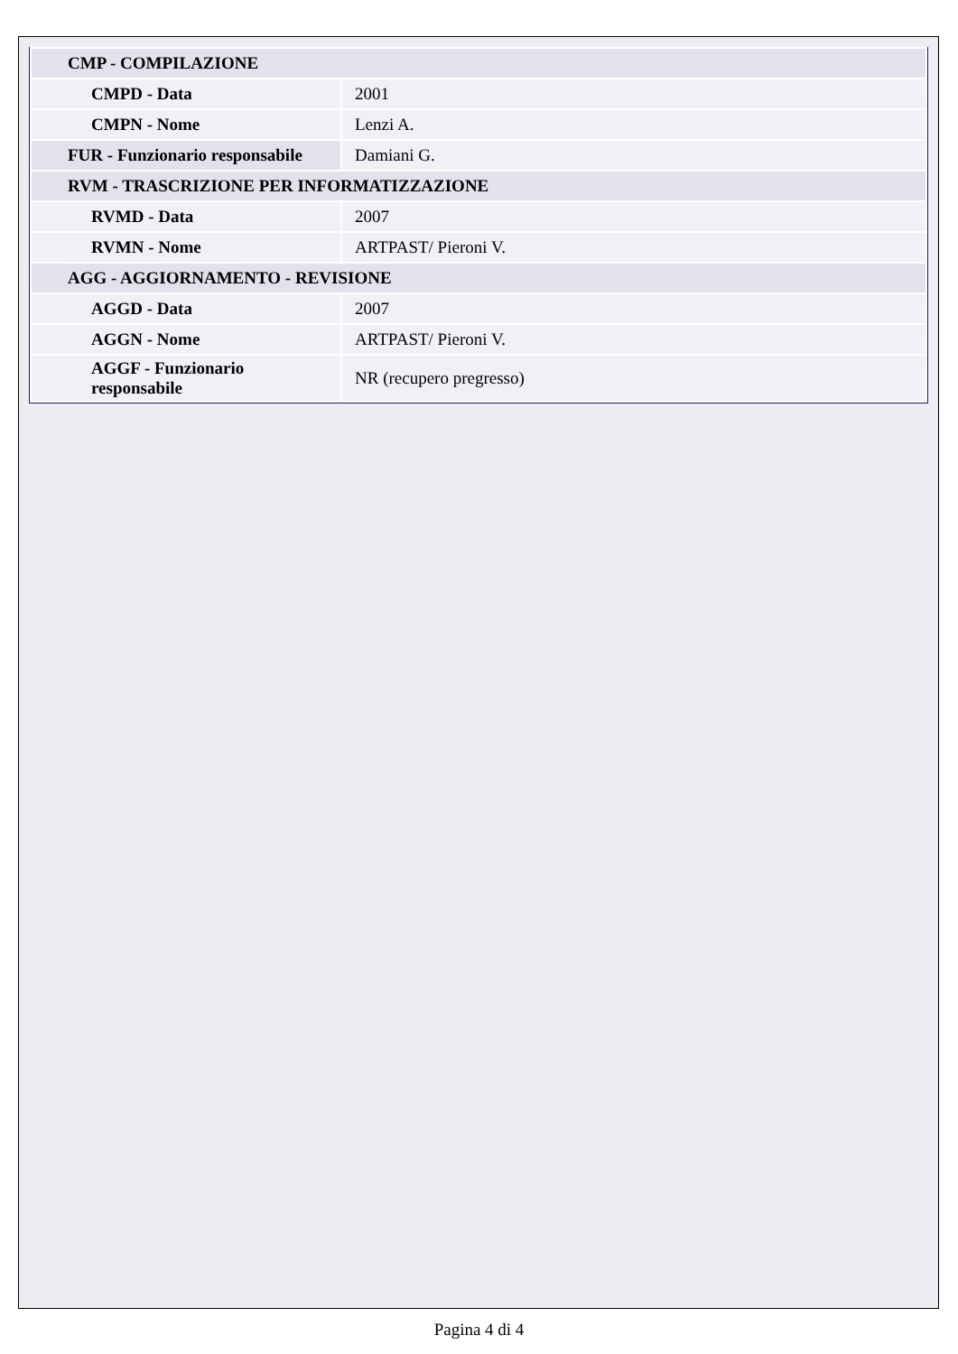| CMP - COMPILAZIONE | |
| CMPD - Data | 2001 |
| CMPN - Nome | Lenzi A. |
| FUR - Funzionario responsabile | Damiani G. |
| RVM - TRASCRIZIONE PER INFORMATIZZAZIONE | |
| RVMD - Data | 2007 |
| RVMN - Nome | ARTPAST/ Pieroni V. |
| AGG - AGGIORNAMENTO - REVISIONE | |
| AGGD - Data | 2007 |
| AGGN - Nome | ARTPAST/ Pieroni V. |
| AGGF - Funzionario responsabile | NR (recupero pregresso) |
Pagina 4 di 4